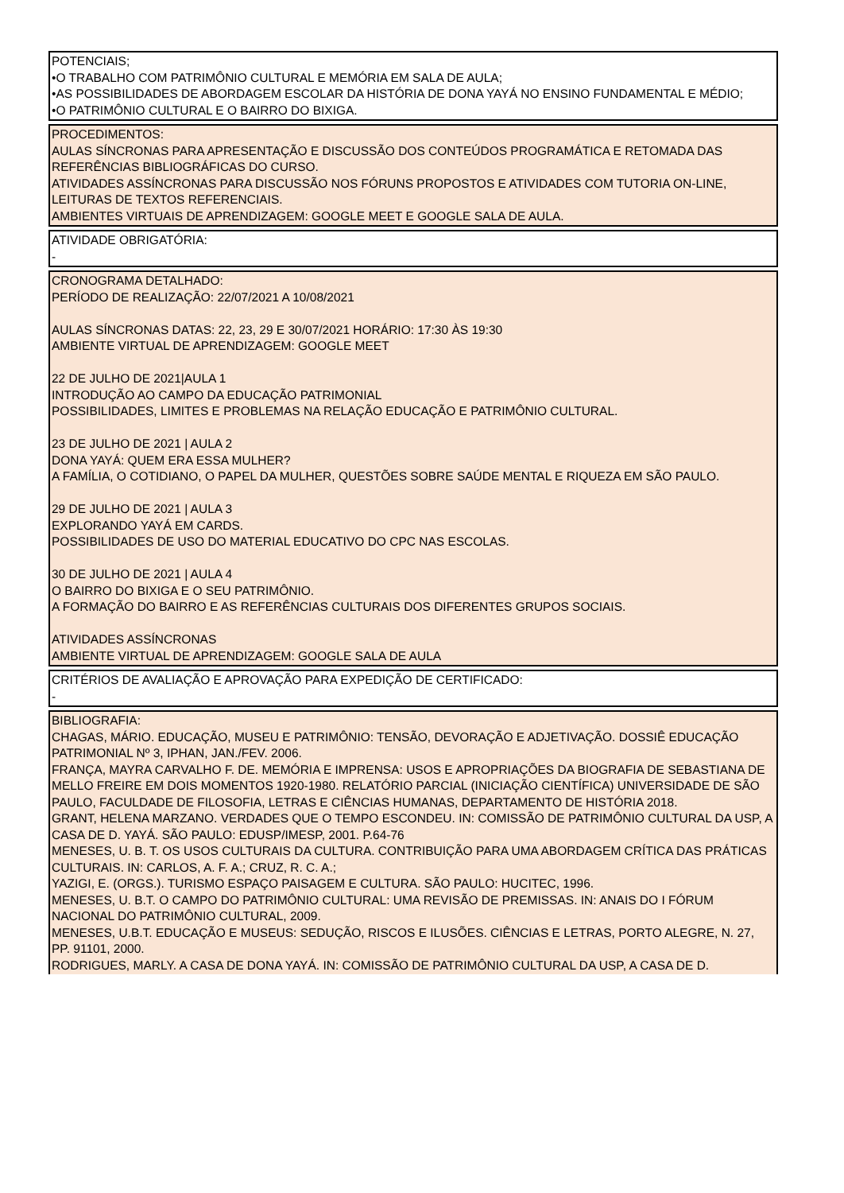| POTENCIAIS; •O TRABALHO COM PATRIMÔNIO CULTURAL E MEMÓRIA EM SALA DE AULA; •AS POSSIBILIDADES DE ABORDAGEM ESCOLAR DA HISTÓRIA DE DONA YAYÁ NO ENSINO FUNDAMENTAL E MÉDIO; •O PATRIMÔNIO CULTURAL E O BAIRRO DO BIXIGA. |
| PROCEDIMENTOS: AULAS SÍNCRONAS PARA APRESENTAÇÃO E DISCUSSÃO DOS CONTEÚDOS PROGRAMÁTICA E RETOMADA DAS REFERÊNCIAS BIBLIOGRÁFICAS DO CURSO. ATIVIDADES ASSÍNCRONAS PARA DISCUSSÃO NOS FÓRUNS PROPOSTOS E ATIVIDADES COM TUTORIA ON-LINE, LEITURAS DE TEXTOS REFERENCIAIS. AMBIENTES VIRTUAIS DE APRENDIZAGEM: GOOGLE MEET E GOOGLE SALA DE AULA. |
| ATIVIDADE OBRIGATÓRIA: - |
| CRONOGRAMA DETALHADO: PERÍODO DE REALIZAÇÃO: 22/07/2021 A 10/08/2021 AULAS SÍNCRONAS DATAS: 22, 23, 29 E 30/07/2021 HORÁRIO: 17:30 ÀS 19:30 AMBIENTE VIRTUAL DE APRENDIZAGEM: GOOGLE MEET 22 DE JULHO DE 2021/AULA 1 INTRODUÇÃO AO CAMPO DA EDUCAÇÃO PATRIMONIAL POSSIBILIDADES, LIMITES E PROBLEMAS NA RELAÇÃO EDUCAÇÃO E PATRIMÔNIO CULTURAL. 23 DE JULHO DE 2021 / AULA 2 DONA YAYÁ: QUEM ERA ESSA MULHER? A FAMÍLIA, O COTIDIANO, O PAPEL DA MULHER, QUESTÕES SOBRE SAÚDE MENTAL E RIQUEZA EM SÃO PAULO. 29 DE JULHO DE 2021 / AULA 3 EXPLORANDO YAYÁ EM CARDS. POSSIBILIDADES DE USO DO MATERIAL EDUCATIVO DO CPC NAS ESCOLAS. 30 DE JULHO DE 2021 / AULA 4 O BAIRRO DO BIXIGA E O SEU PATRIMÔNIO. A FORMAÇÃO DO BAIRRO E AS REFERÊNCIAS CULTURAIS DOS DIFERENTES GRUPOS SOCIAIS. ATIVIDADES ASSÍNCRONAS AMBIENTE VIRTUAL DE APRENDIZAGEM: GOOGLE SALA DE AULA |
| CRITÉRIOS DE AVALIAÇÃO E APROVAÇÃO PARA EXPEDIÇÃO DE CERTIFICADO: - |
| BIBLIOGRAFIA: CHAGAS, MÁRIO. EDUCAÇÃO, MUSEU E PATRIMÔNIO: TENSÃO, DEVORAÇÃO E ADJETIVAÇÃO. DOSSIÊ EDUCAÇÃO PATRIMONIAL Nº 3, IPHAN, JAN./FEV. 2006. FRANÇA, MAYRA CARVALHO F. DE. MEMÓRIA E IMPRENSA: USOS E APROPRIAÇÕES DA BIOGRAFIA DE SEBASTIANA DE MELLO FREIRE EM DOIS MOMENTOS 1920-1980. RELATÓRIO PARCIAL (INICIAÇÃO CIENTÍFICA) UNIVERSIDADE DE SÃO PAULO, FACULDADE DE FILOSOFIA, LETRAS E CIÊNCIAS HUMANAS, DEPARTAMENTO DE HISTÓRIA 2018. GRANT, HELENA MARZANO. VERDADES QUE O TEMPO ESCONDEU. IN: COMISSÃO DE PATRIMÔNIO CULTURAL DA USP, A CASA DE D. YAYÁ. SÃO PAULO: EDUSP/IMESP, 2001. P.64-76 MENESES, U. B. T. OS USOS CULTURAIS DA CULTURA. CONTRIBUIÇÃO PARA UMA ABORDAGEM CRÍTICA DAS PRÁTICAS CULTURAIS. IN: CARLOS, A. F. A.; CRUZ, R. C. A.; YAZIGI, E. (ORGS.). TURISMO ESPAÇO PAISAGEM E CULTURA. SÃO PAULO: HUCITEC, 1996. MENESES, U. B.T. O CAMPO DO PATRIMÔNIO CULTURAL: UMA REVISÃO DE PREMISSAS. IN: ANAIS DO I FÓRUM NACIONAL DO PATRIMÔNIO CULTURAL, 2009. MENESES, U.B.T. EDUCAÇÃO E MUSEUS: SEDUÇÃO, RISCOS E ILUSÕES. CIÊNCIAS E LETRAS, PORTO ALEGRE, N. 27, PP. 91101, 2000. RODRIGUES, MARLY. A CASA DE DONA YAYÁ. IN: COMISSÃO DE PATRIMÔNIO CULTURAL DA USP, A CASA DE D. |